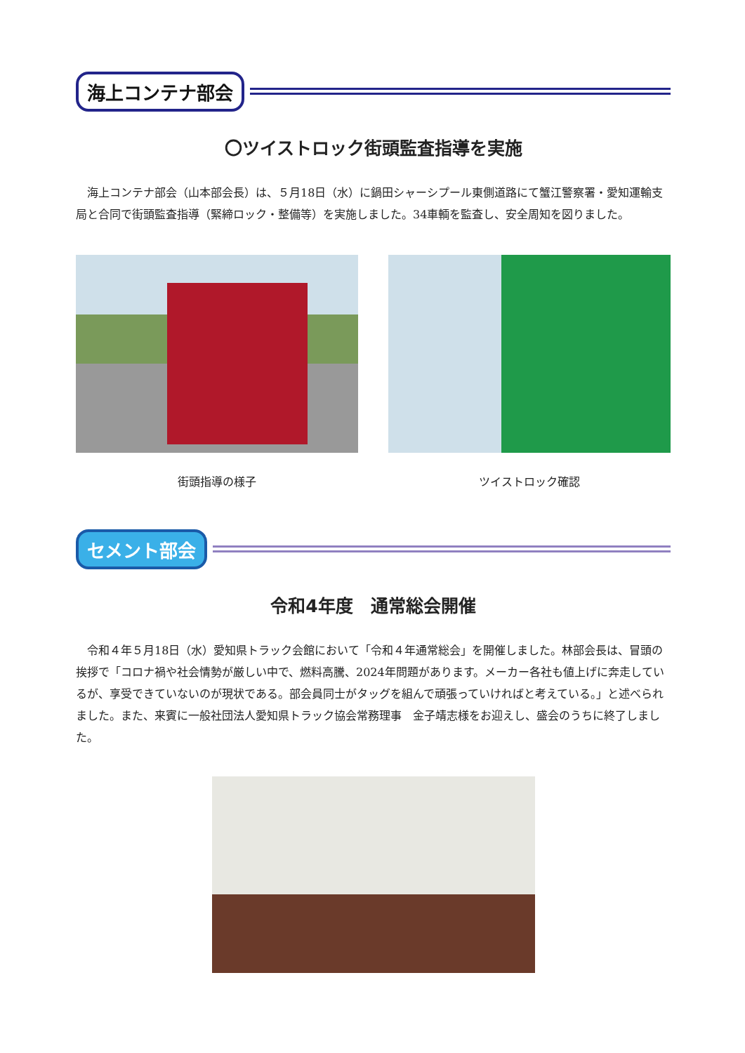海上コンテナ部会
〇ツイストロック街頭監査指導を実施
　海上コンテナ部会（山本部会長）は、５月18日（水）に鍋田シャーシプール東側道路にて蟹江警察署・愛知運輸支局と合同で街頭監査指導（緊締ロック・整備等）を実施しました。34車輌を監査し、安全周知を図りました。
街頭指導の様子 ツイストロック確認
セメント部会
令和4年度　通常総会開催
　令和４年５月18日（水）愛知県トラック会館において「令和４年通常総会」を開催しました。林部会長は、冒頭の挨拶で「コロナ禍や社会情勢が厳しい中で、燃料高騰、2024年問題があります。メーカー各社も値上げに奔走しているが、享受できていないのが現状である。部会員同士がタッグを組んで頑張っていければと考えている。」と述べられました。また、来賓に一般社団法人愛知県トラック協会常務理事　金子靖志様をお迎えし、盛会のうちに終了しました。